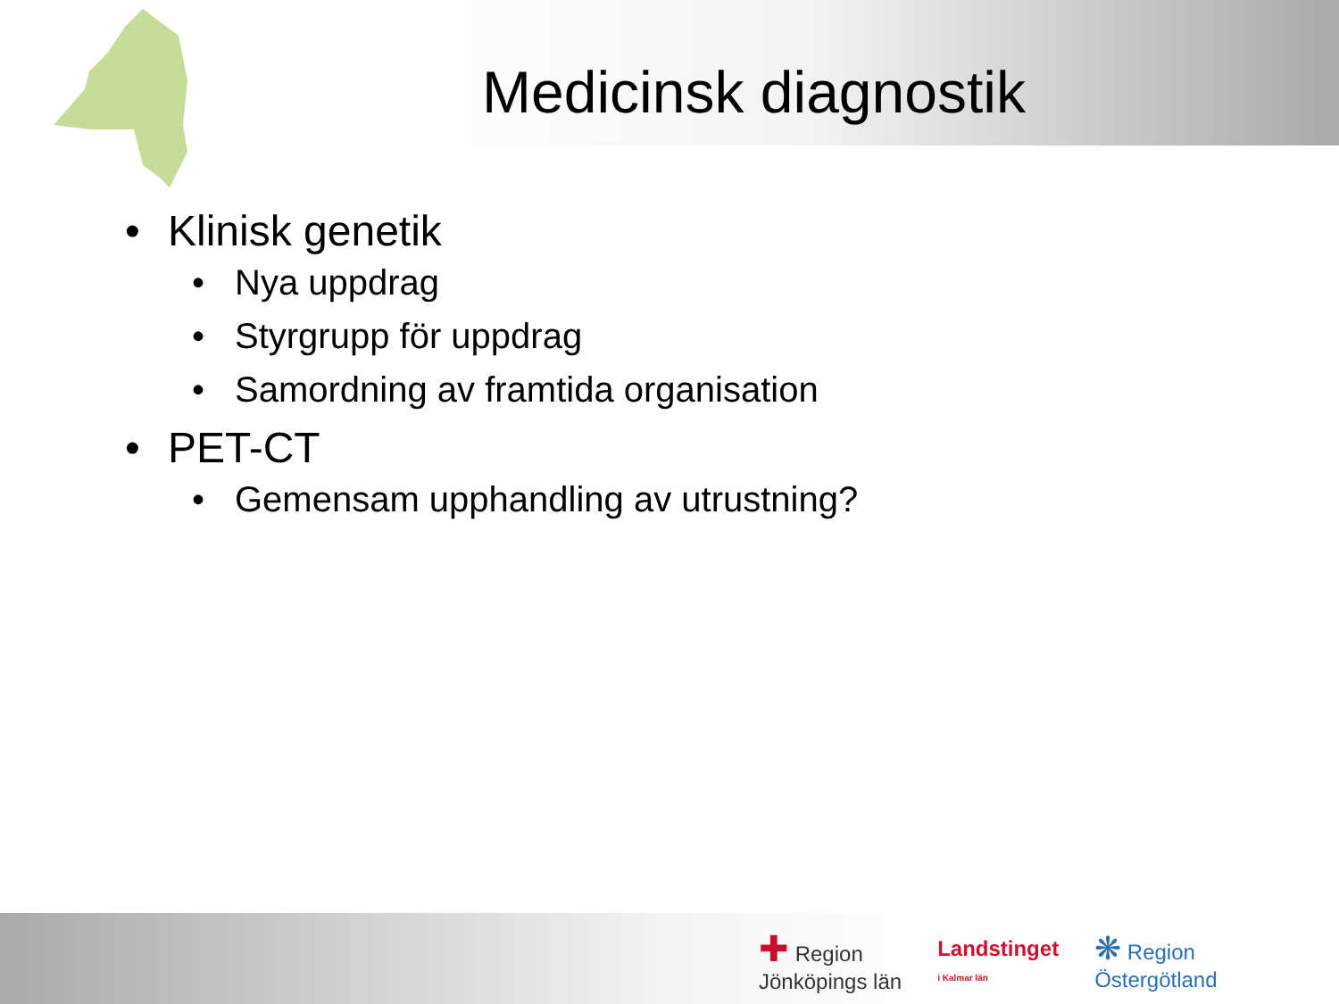Medicinsk diagnostik
• Klinisk genetik
• Nya uppdrag
• Styrgrupp för uppdrag
• Samordning av framtida organisation
• PET-CT
• Gemensam upphandling av utrustning?
✚ Region
Jönköpings län
Landstinget
i Kalmar län
❋ Region
Östergötland